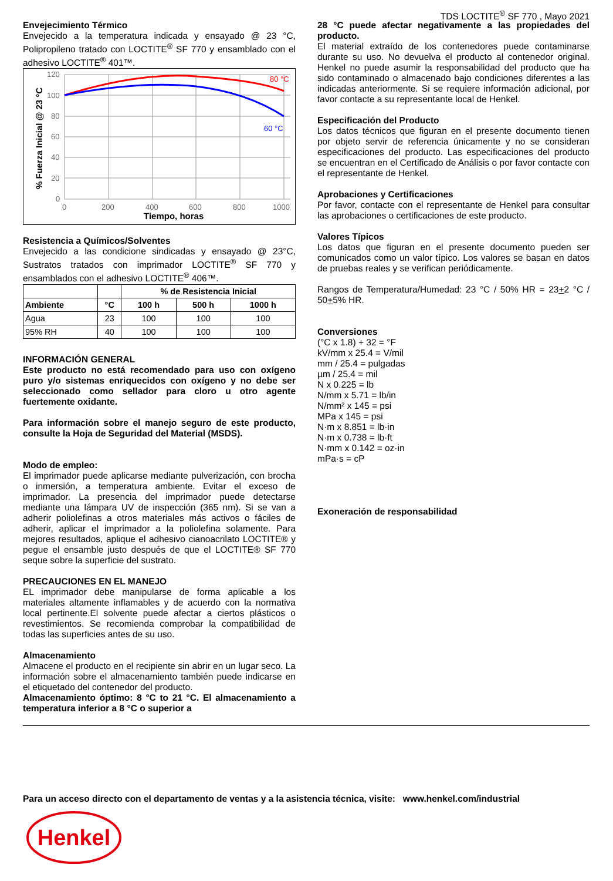TDS LOCTITE<sup>®</sup> SF 770 , Mayo 2021
Envejecimiento Térmico
Envejecido a la temperatura indicada y ensayado @ 23 °C, Polipropileno tratado con LOCTITE<sup>®</sup> SF 770 y ensamblado con el adhesivo LOCTITE<sup>®</sup> 401™.
% Fuerza Inicial @ 23 °C
120
100
80
60
40
20
0
0
200
400
600
800
1000
Tiempo, horas
80 °C
60 °C
Resistencia a Químicos/Solventes
Envejecido a las condicione sindicadas y ensayado @ 23°C, Sustratos tratados con imprimador LOCTITE<sup>®</sup> SF 770 y ensamblados con el adhesivo LOCTITE<sup>®</sup> 406™.
| | | % de Resistencia Inicial | | |
| --- | --- | --- | --- | --- |
| Ambiente | °C | 100 h | 500 h | 1000 h |
| Agua | 23 | 100 | 100 | 100 |
| 95% RH | 40 | 100 | 100 | 100 |
INFORMACIÓN GENERAL
Este producto no está recomendado para uso con oxígeno puro y/o sistemas enriquecidos con oxígeno y no debe ser seleccionado como sellador para cloro u otro agente fuertemente oxidante.
Para información sobre el manejo seguro de este producto, consulte la Hoja de Seguridad del Material (MSDS).
Modo de empleo:
El imprimador puede aplicarse mediante pulverización, con brocha o inmersión, a temperatura ambiente. Evitar el exceso de imprimador. La presencia del imprimador puede detectarse mediante una lámpara UV de inspección (365 nm). Si se van a adherir poliolefinas a otros materiales más activos o fáciles de adherir, aplicar el imprimador a la poliolefina solamente. Para mejores resultados, aplique el adhesivo cianoacrilato LOCTITE® y pegue el ensamble justo después de que el LOCTITE® SF 770 seque sobre la superficie del sustrato.
PRECAUCIONES EN EL MANEJO
EL imprimador debe manipularse de forma aplicable a los materiales altamente inflamables y de acuerdo con la normativa local pertinente.El solvente puede afectar a ciertos plásticos o revestimientos. Se recomienda comprobar la compatibilidad de todas las superficies antes de su uso.
Almacenamiento
Almacene el producto en el recipiente sin abrir en un lugar seco. La información sobre el almacenamiento también puede indicarse en el etiquetado del contenedor del producto.
Almacenamiento óptimo: 8 °C to 21 °C. El almacenamiento a temperatura inferior a 8 °C o superior a
28 °C puede afectar negativamente a las propiedades del producto.
El material extraído de los contenedores puede contaminarse durante su uso. No devuelva el producto al contenedor original. Henkel no puede asumir la responsabilidad del producto que ha sido contaminado o almacenado bajo condiciones diferentes a las indicadas anteriormente. Si se requiere información adicional, por favor contacte a su representante local de Henkel.
Especificación del Producto
Los datos técnicos que figuran en el presente documento tienen por objeto servir de referencia únicamente y no se consideran especificaciones del producto. Las especificaciones del producto se encuentran en el Certificado de Análisis o por favor contacte con el representante de Henkel.
Aprobaciones y Certificaciones
Por favor, contacte con el representante de Henkel para consultar las aprobaciones o certificaciones de este producto.
Valores Típicos
Los datos que figuran en el presente documento pueden ser comunicados como un valor típico. Los valores se basan en datos de pruebas reales y se verifican periódicamente.
Rangos de Temperatura/Humedad: 23 °C / 50% HR = 23+2 °C / 50+5% HR.
Conversiones
(°C x 1.8) + 32 = °F
kV/mm x 25.4 = V/mil
mm / 25.4 = pulgadas
µm / 25.4 = mil
N x 0.225 = lb
N/mm x 5.71 = lb/in
N/mm² x 145 = psi
MPa x 145 = psi
N·m x 8.851 = lb·in
N·m x 0.738 = lb·ft
N·mm x 0.142 = oz·in
mPa·s = cP
Exoneración de responsabilidad
Para un acceso directo con el departamento de ventas y a la asistencia técnica, visite: www.henkel.com/industrial
Henkel